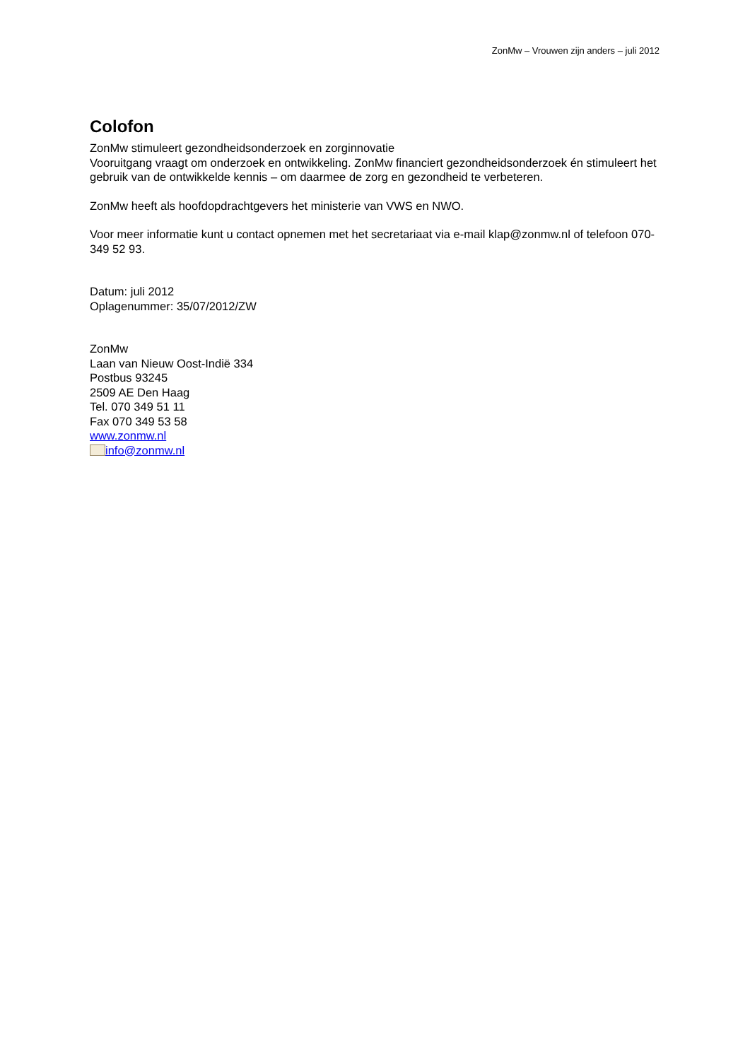ZonMw – Vrouwen zijn anders – juli 2012
Colofon
ZonMw stimuleert gezondheidsonderzoek en zorginnovatie
Vooruitgang vraagt om onderzoek en ontwikkeling. ZonMw financiert gezondheidsonderzoek én stimuleert het gebruik van de ontwikkelde kennis – om daarmee de zorg en gezondheid te verbeteren.
ZonMw heeft als hoofdopdrachtgevers het ministerie van VWS en NWO.
Voor meer informatie kunt u contact opnemen met het secretariaat via e-mail klap@zonmw.nl of telefoon 070-349 52 93.
Datum: juli 2012
Oplagenummer: 35/07/2012/ZW
ZonMw
Laan van Nieuw Oost-Indië 334
Postbus 93245
2509 AE Den Haag
Tel. 070 349 51 11
Fax 070 349 53 58
www.zonmw.nl
info@zonmw.nl